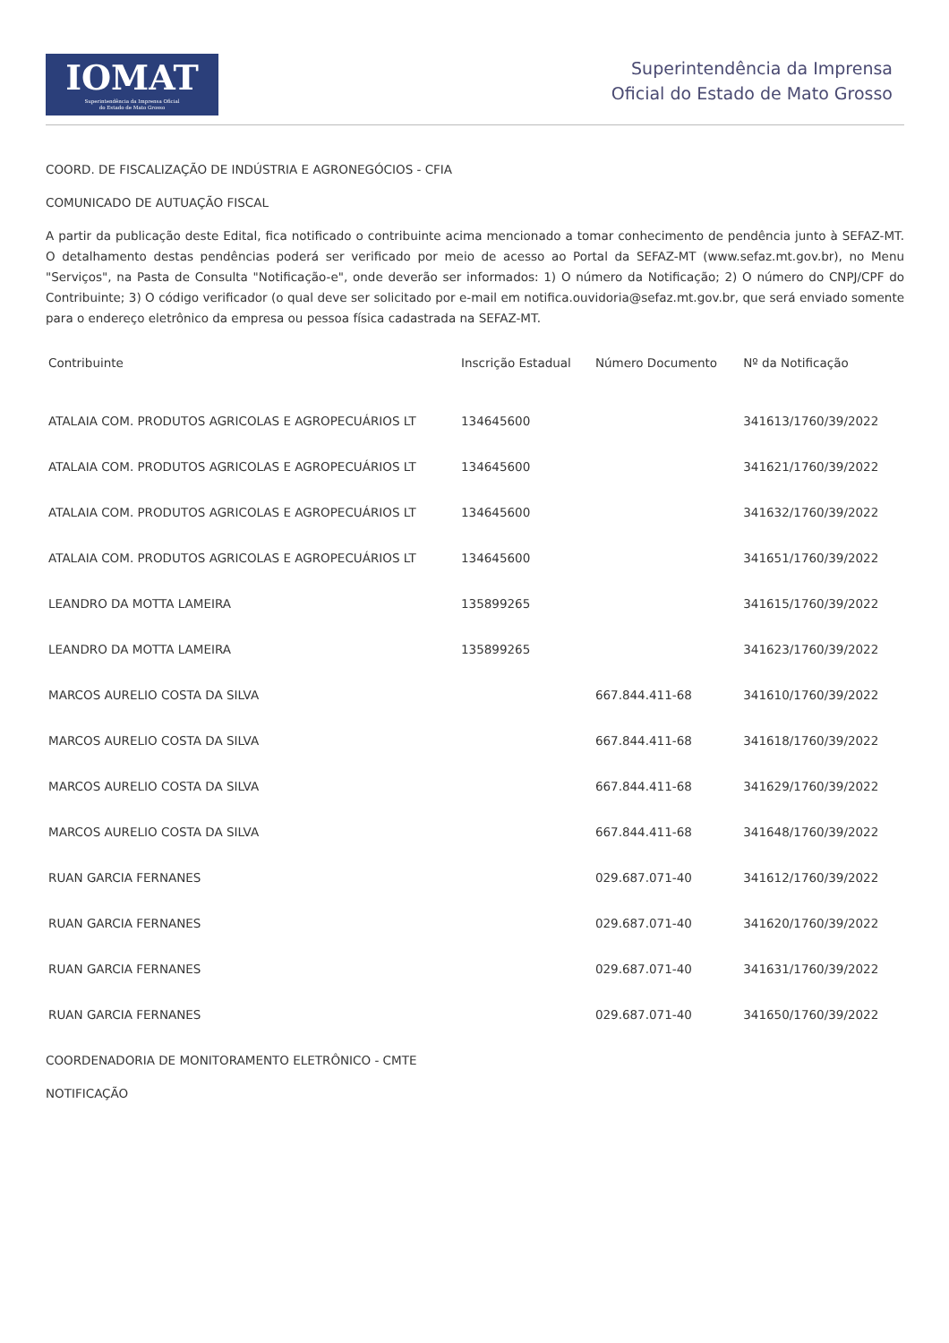IOMAT
Superintendência da Imprensa Oficial
do Estado de Mato Grosso
Superintendência da Imprensa
Oficial do Estado de Mato Grosso
COORD. DE FISCALIZAÇÃO DE INDÚSTRIA E AGRONEGÓCIOS - CFIA
COMUNICADO DE AUTUAÇÃO FISCAL
A partir da publicação deste Edital, fica notificado o contribuinte acima mencionado a tomar conhecimento de pendência junto à SEFAZ-MT. O detalhamento destas pendências poderá ser verificado por meio de acesso ao Portal da SEFAZ-MT (www.sefaz.mt.gov.br), no Menu "Serviços", na Pasta de Consulta "Notificação-e", onde deverão ser informados: 1) O número da Notificação; 2) O número do CNPJ/CPF do Contribuinte; 3) O código verificador (o qual deve ser solicitado por e-mail em notifica.ouvidoria@sefaz.mt.gov.br, que será enviado somente para o endereço eletrônico da empresa ou pessoa física cadastrada na SEFAZ-MT.
| Contribuinte | Inscrição Estadual | Número Documento | Nº da Notificação |
| --- | --- | --- | --- |
| ATALAIA COM. PRODUTOS AGRICOLAS E AGROPECUÁRIOS LT | 134645600 | | 341613/1760/39/2022 |
| ATALAIA COM. PRODUTOS AGRICOLAS E AGROPECUÁRIOS LT | 134645600 | | 341621/1760/39/2022 |
| ATALAIA COM. PRODUTOS AGRICOLAS E AGROPECUÁRIOS LT | 134645600 | | 341632/1760/39/2022 |
| ATALAIA COM. PRODUTOS AGRICOLAS E AGROPECUÁRIOS LT | 134645600 | | 341651/1760/39/2022 |
| LEANDRO DA MOTTA LAMEIRA | 135899265 | | 341615/1760/39/2022 |
| LEANDRO DA MOTTA LAMEIRA | 135899265 | | 341623/1760/39/2022 |
| MARCOS AURELIO COSTA DA SILVA | | 667.844.411-68 | 341610/1760/39/2022 |
| MARCOS AURELIO COSTA DA SILVA | | 667.844.411-68 | 341618/1760/39/2022 |
| MARCOS AURELIO COSTA DA SILVA | | 667.844.411-68 | 341629/1760/39/2022 |
| MARCOS AURELIO COSTA DA SILVA | | 667.844.411-68 | 341648/1760/39/2022 |
| RUAN GARCIA FERNANES | | 029.687.071-40 | 341612/1760/39/2022 |
| RUAN GARCIA FERNANES | | 029.687.071-40 | 341620/1760/39/2022 |
| RUAN GARCIA FERNANES | | 029.687.071-40 | 341631/1760/39/2022 |
| RUAN GARCIA FERNANES | | 029.687.071-40 | 341650/1760/39/2022 |
COORDENADORIA DE MONITORAMENTO ELETRÔNICO - CMTE
NOTIFICAÇÃO